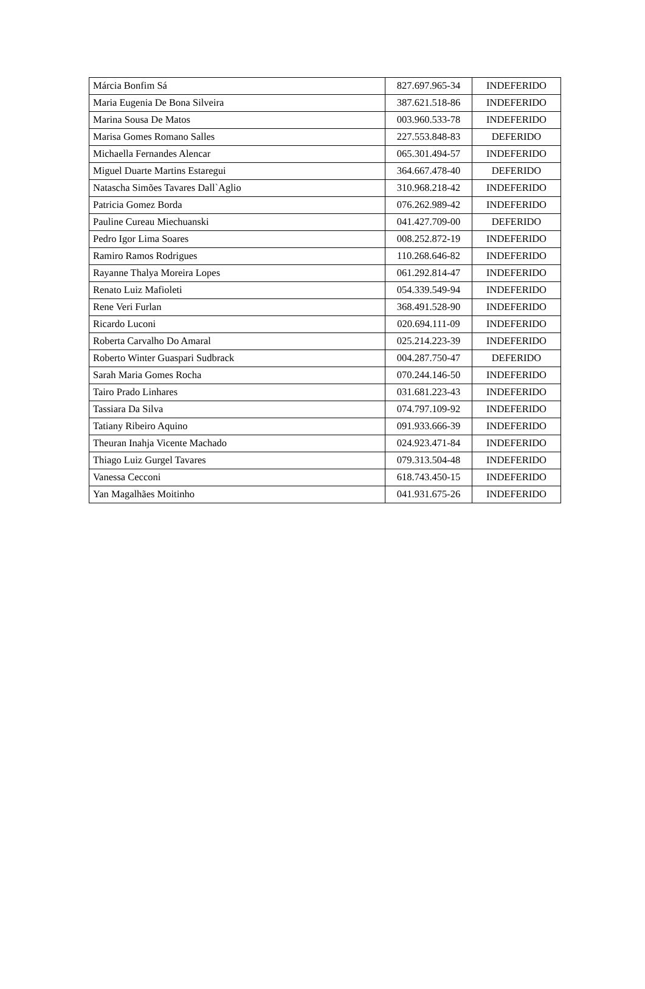| Márcia Bonfim Sá | 827.697.965-34 | INDEFERIDO |
| Maria Eugenia De Bona Silveira | 387.621.518-86 | INDEFERIDO |
| Marina Sousa De Matos | 003.960.533-78 | INDEFERIDO |
| Marisa Gomes Romano Salles | 227.553.848-83 | DEFERIDO |
| Michaella Fernandes Alencar | 065.301.494-57 | INDEFERIDO |
| Miguel Duarte Martins Estaregui | 364.667.478-40 | DEFERIDO |
| Natascha Simões Tavares Dall`Aglio | 310.968.218-42 | INDEFERIDO |
| Patricia Gomez Borda | 076.262.989-42 | INDEFERIDO |
| Pauline Cureau Miechuanski | 041.427.709-00 | DEFERIDO |
| Pedro Igor Lima Soares | 008.252.872-19 | INDEFERIDO |
| Ramiro Ramos Rodrigues | 110.268.646-82 | INDEFERIDO |
| Rayanne Thalya Moreira Lopes | 061.292.814-47 | INDEFERIDO |
| Renato Luiz Mafioleti | 054.339.549-94 | INDEFERIDO |
| Rene Veri Furlan | 368.491.528-90 | INDEFERIDO |
| Ricardo Luconi | 020.694.111-09 | INDEFERIDO |
| Roberta Carvalho Do Amaral | 025.214.223-39 | INDEFERIDO |
| Roberto Winter Guaspari Sudbrack | 004.287.750-47 | DEFERIDO |
| Sarah Maria Gomes Rocha | 070.244.146-50 | INDEFERIDO |
| Tairo Prado Linhares | 031.681.223-43 | INDEFERIDO |
| Tassiara Da Silva | 074.797.109-92 | INDEFERIDO |
| Tatiany Ribeiro Aquino | 091.933.666-39 | INDEFERIDO |
| Theuran Inahja Vicente Machado | 024.923.471-84 | INDEFERIDO |
| Thiago Luiz Gurgel Tavares | 079.313.504-48 | INDEFERIDO |
| Vanessa Cecconi | 618.743.450-15 | INDEFERIDO |
| Yan Magalhães Moitinho | 041.931.675-26 | INDEFERIDO |